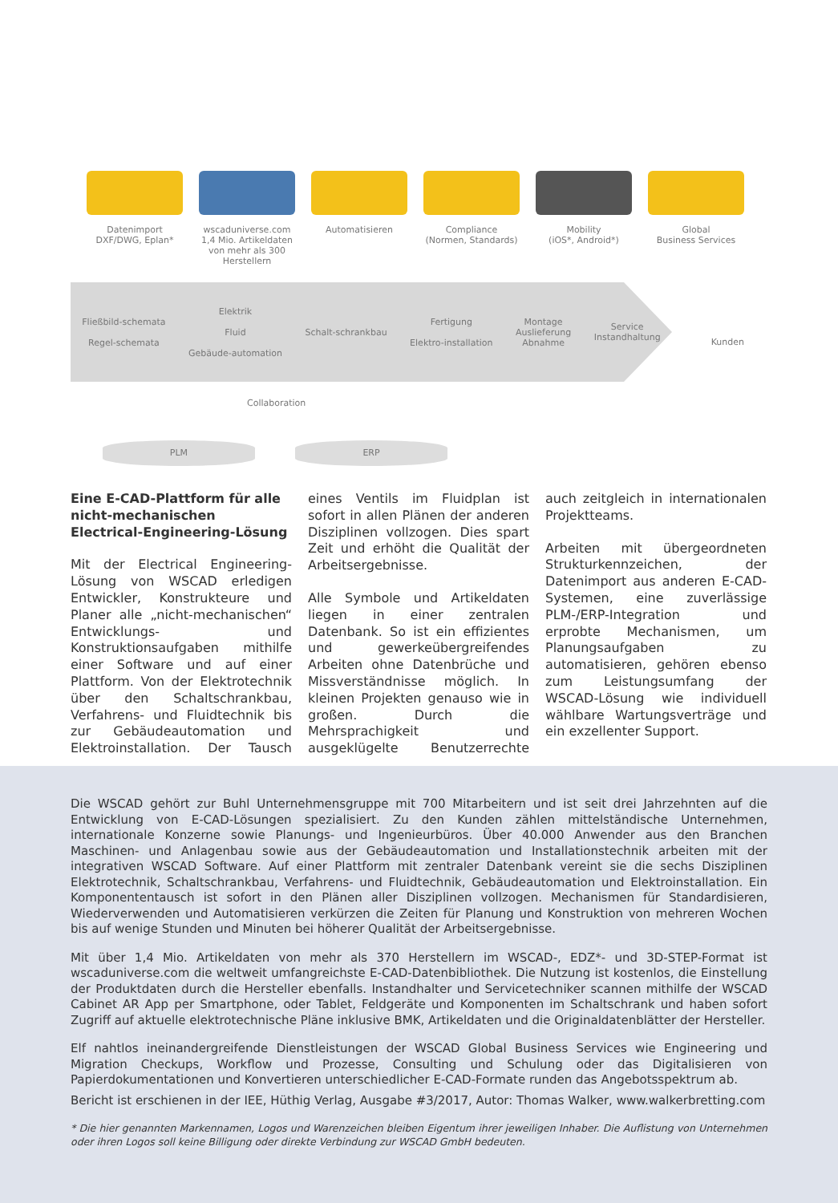Datenimport
DXF/DWG, Eplan*
wscaduniverse.com
1,4 Mio. Artikeldaten von mehr als 300 Herstellern
Automatisieren Compliance
(Normen, Standards)
Mobility
(iOS*, Android*)
Global
Business Services
Fließbild-schemata
Regel-schemata
Elektrik
Fluid
Gebäude-automation
Schalt-schrankbau
Fertigung
Elektro-installation
Montage
Auslieferung
Abnahme
Service
Instandhaltung
Kunden
Collaboration
PLM ERP
Eine E-CAD-Plattform für alle nicht-mechanischen Electrical-Engineering-Lösung
Mit der Electrical Engineering-Lösung von WSCAD erledigen Entwickler, Konstrukteure und Planer alle „nicht-mechanischen“ Entwicklungs- und Konstruktionsaufgaben mithilfe einer Software und auf einer Plattform. Von der Elektrotechnik über den Schaltschrankbau, Verfahrens- und Fluidtechnik bis zur Gebäudeautomation und Elektroinstallation. Der Tausch eines Ventils im Fluidplan ist sofort in allen Plänen der anderen Disziplinen vollzogen. Dies spart Zeit und erhöht die Qualität der Arbeitsergebnisse.
Alle Symbole und Artikeldaten liegen in einer zentralen Datenbank. So ist ein effizientes und gewerkeübergreifendes Arbeiten ohne Datenbrüche und Missverständnisse möglich. In kleinen Projekten genauso wie in großen. Durch die Mehrsprachigkeit und ausgeklügelte Benutzerrechte auch zeitgleich in internationalen Projektteams.
Arbeiten mit übergeordneten Strukturkennzeichen, der Datenimport aus anderen E-CAD-Systemen, eine zuverlässige PLM-/ERP-Integration und erprobte Mechanismen, um Planungsaufgaben zu automatisieren, gehören ebenso zum Leistungsumfang der WSCAD-Lösung wie individuell wählbare Wartungsverträge und ein exzellenter Support.
Die WSCAD gehört zur Buhl Unternehmensgruppe mit 700 Mitarbeitern und ist seit drei Jahrzehnten auf die Entwicklung von E-CAD-Lösungen spezialisiert. Zu den Kunden zählen mittelständische Unternehmen, internationale Konzerne sowie Planungs- und Ingenieurbüros. Über 40.000 Anwender aus den Branchen Maschinen- und Anlagenbau sowie aus der Gebäudeautomation und Installationstechnik arbeiten mit der integrativen WSCAD Software. Auf einer Plattform mit zentraler Datenbank vereint sie die sechs Disziplinen Elektrotechnik, Schaltschrankbau, Verfahrens- und Fluidtechnik, Gebäudeautomation und Elektroinstallation. Ein Komponententausch ist sofort in den Plänen aller Disziplinen vollzogen. Mechanismen für Standardisieren, Wiederverwenden und Automatisieren verkürzen die Zeiten für Planung und Konstruktion von mehreren Wochen bis auf wenige Stunden und Minuten bei höherer Qualität der Arbeitsergebnisse.
Mit über 1,4 Mio. Artikeldaten von mehr als 370 Herstellern im WSCAD-, EDZ*- und 3D-STEP-Format ist wscaduniverse.com die weltweit umfangreichste E-CAD-Datenbibliothek. Die Nutzung ist kostenlos, die Einstellung der Produktdaten durch die Hersteller ebenfalls. Instandhalter und Servicetechniker scannen mithilfe der WSCAD Cabinet AR App per Smartphone, oder Tablet, Feldgeräte und Komponenten im Schaltschrank und haben sofort Zugriff auf aktuelle elektrotechnische Pläne inklusive BMK, Artikeldaten und die Originaldatenblätter der Hersteller.
Elf nahtlos ineinandergreifende Dienstleistungen der WSCAD Global Business Services wie Engineering und Migration Checkups, Workflow und Prozesse, Consulting und Schulung oder das Digitalisieren von Papierdokumentationen und Konvertieren unterschiedlicher E-CAD-Formate runden das Angebotsspektrum ab.
Bericht ist erschienen in der IEE, Hüthig Verlag, Ausgabe #3/2017, Autor: Thomas Walker, www.walkerbretting.com
* Die hier genannten Markennamen, Logos und Warenzeichen bleiben Eigentum ihrer jeweiligen Inhaber. Die Auflistung von Unternehmen oder ihren Logos soll keine Billigung oder direkte Verbindung zur WSCAD GmbH bedeuten.